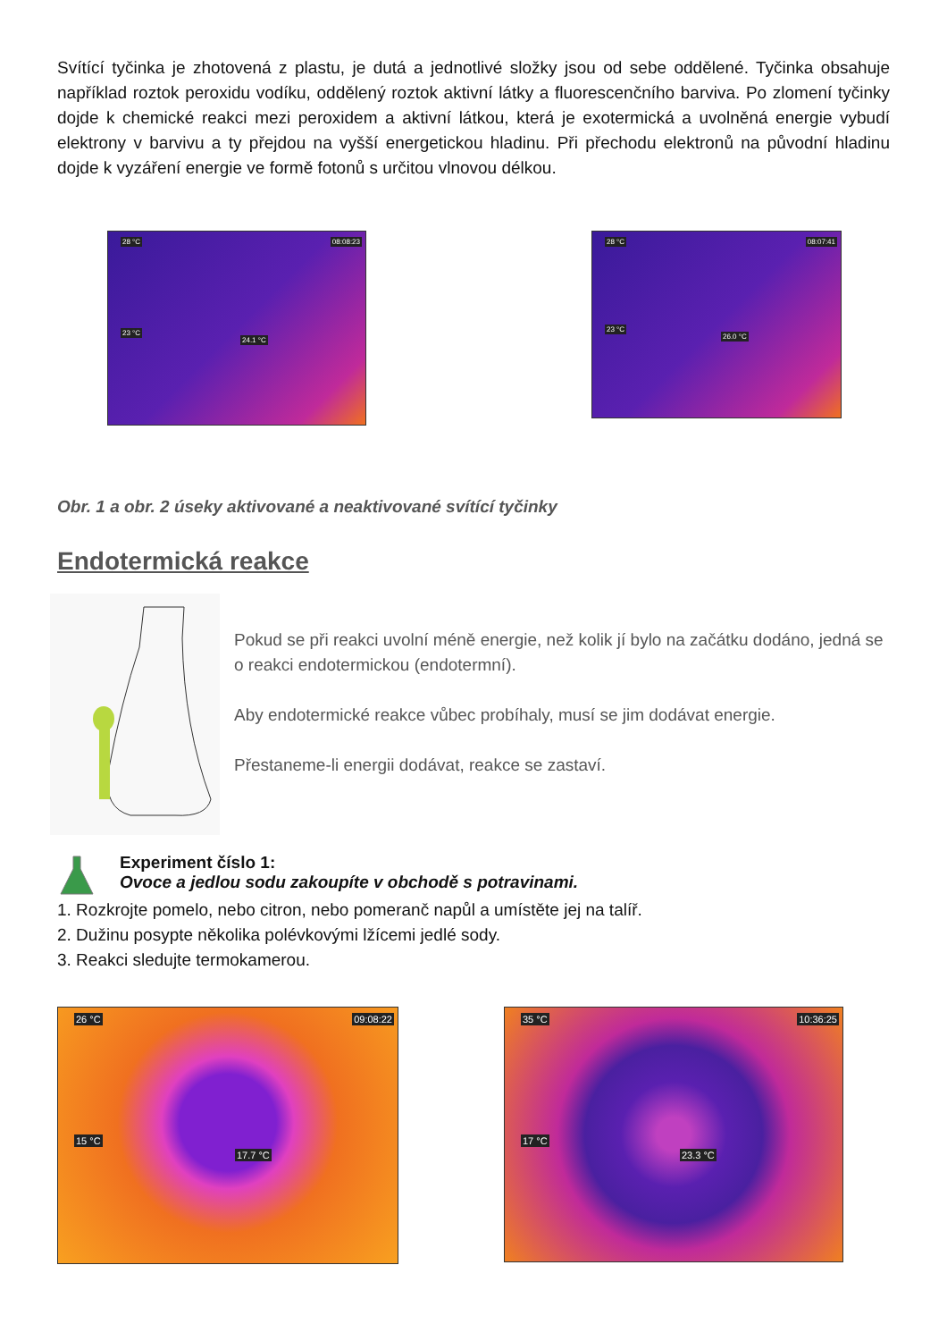Svítící tyčinka je zhotovená z plastu, je dutá a jednotlivé složky jsou od sebe oddělené. Tyčinka obsahuje například roztok peroxidu vodíku, oddělený roztok aktivní látky a fluorescenčního barviva. Po zlomení tyčinky dojde k chemické reakci mezi peroxidem a aktivní látkou, která je exotermická a uvolněná energie vybudí elektrony v barvivu a ty přejdou na vyšší energetickou hladinu. Při přechodu elektronů na původní hladinu dojde k vyzáření energie ve formě fotonů s určitou vlnovou délkou.
28 °C 08:08:23
23 °C
24.1 °C
28 °C 08:07:41
23 °C
26.0 °C
Obr. 1 a obr. 2 úseky aktivované a neaktivované svítící tyčinky
Endotermická reakce
Pokud se při reakci uvolní méně energie, než kolik jí bylo na začátku dodáno, jedná se o reakci endotermickou (endotermní).
Aby endotermické reakce vůbec probíhaly, musí se jim dodávat energie.
Přestaneme-li energii dodávat, reakce se zastaví.
Experiment číslo 1:
Ovoce a jedlou sodu zakoupíte v obchodě s potravinami.
1. Rozkrojte pomelo, nebo citron, nebo pomeranč napůl a umístěte jej na talíř.
2. Dužinu posypte několika polévkovými lžícemi jedlé sody.
3. Reakci sledujte termokamerou.
26 °C 09:08:22
15 °C
17.7 °C
35 °C 10:36:25
17 °C
23.3 °C